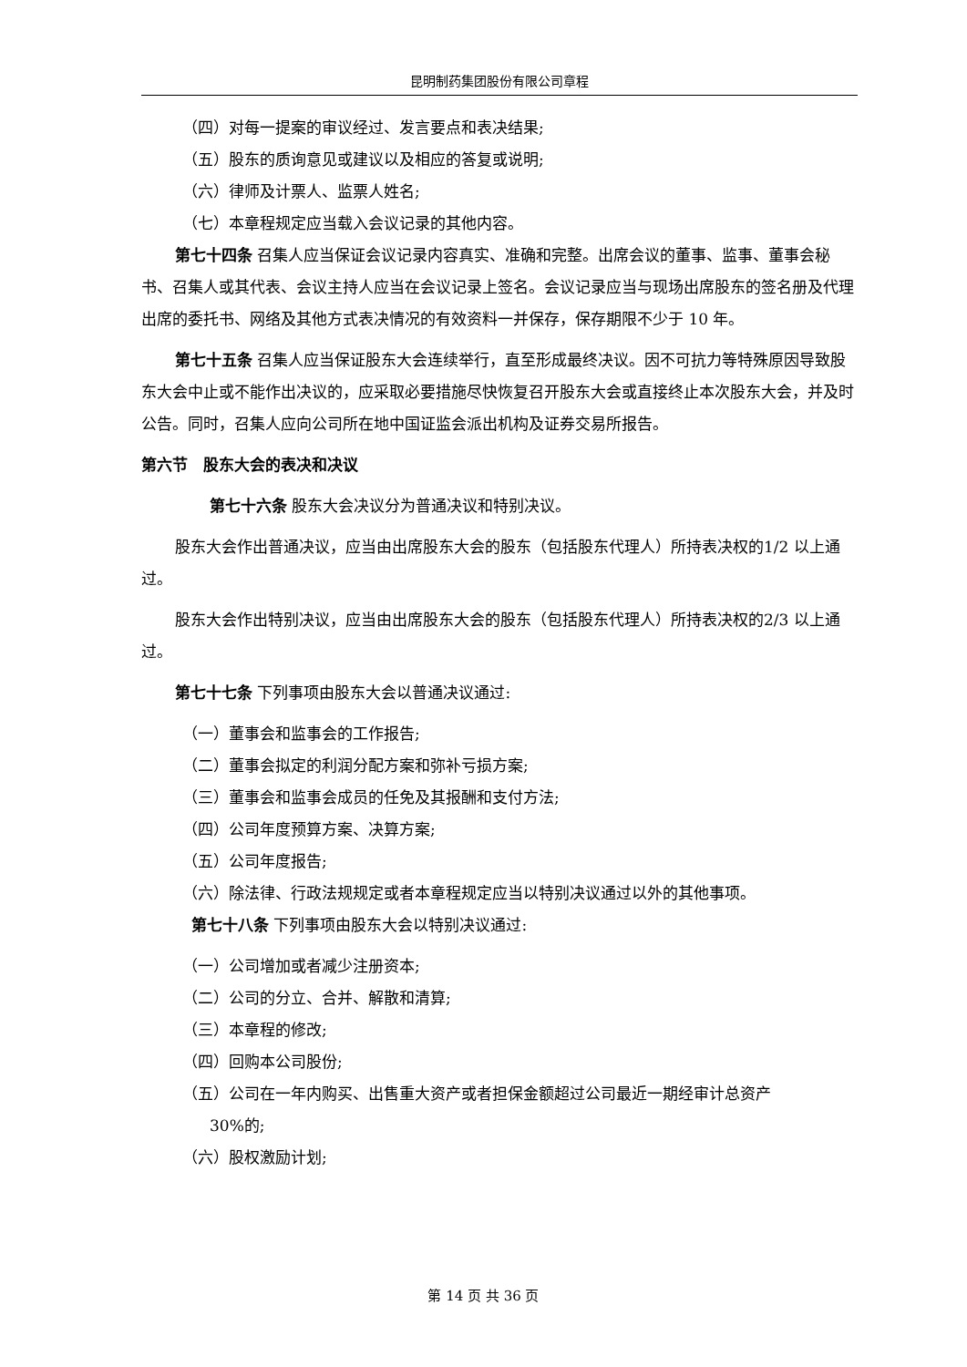昆明制药集团股份有限公司章程
（四）对每一提案的审议经过、发言要点和表决结果;
（五）股东的质询意见或建议以及相应的答复或说明;
（六）律师及计票人、监票人姓名;
（七）本章程规定应当载入会议记录的其他内容。
第七十四条 召集人应当保证会议记录内容真实、准确和完整。出席会议的董事、监事、董事会秘书、召集人或其代表、会议主持人应当在会议记录上签名。会议记录应当与现场出席股东的签名册及代理出席的委托书、网络及其他方式表决情况的有效资料一并保存，保存期限不少于 10 年。
第七十五条 召集人应当保证股东大会连续举行，直至形成最终决议。因不可抗力等特殊原因导致股东大会中止或不能作出决议的，应采取必要措施尽快恢复召开股东大会或直接终止本次股东大会，并及时公告。同时，召集人应向公司所在地中国证监会派出机构及证券交易所报告。
第六节　股东大会的表决和决议
第七十六条 股东大会决议分为普通决议和特别决议。
股东大会作出普通决议，应当由出席股东大会的股东（包括股东代理人）所持表决权的1/2 以上通过。
股东大会作出特别决议，应当由出席股东大会的股东（包括股东代理人）所持表决权的2/3 以上通过。
第七十七条 下列事项由股东大会以普通决议通过:
（一）董事会和监事会的工作报告;
（二）董事会拟定的利润分配方案和弥补亏损方案;
（三）董事会和监事会成员的任免及其报酬和支付方法;
（四）公司年度预算方案、决算方案;
（五）公司年度报告;
（六）除法律、行政法规规定或者本章程规定应当以特别决议通过以外的其他事项。
第七十八条 下列事项由股东大会以特别决议通过:
（一）公司增加或者减少注册资本;
（二）公司的分立、合并、解散和清算;
（三）本章程的修改;
（四）回购本公司股份;
（五）公司在一年内购买、出售重大资产或者担保金额超过公司最近一期经审计总资产
30%的;
（六）股权激励计划;
第 14 页 共 36 页